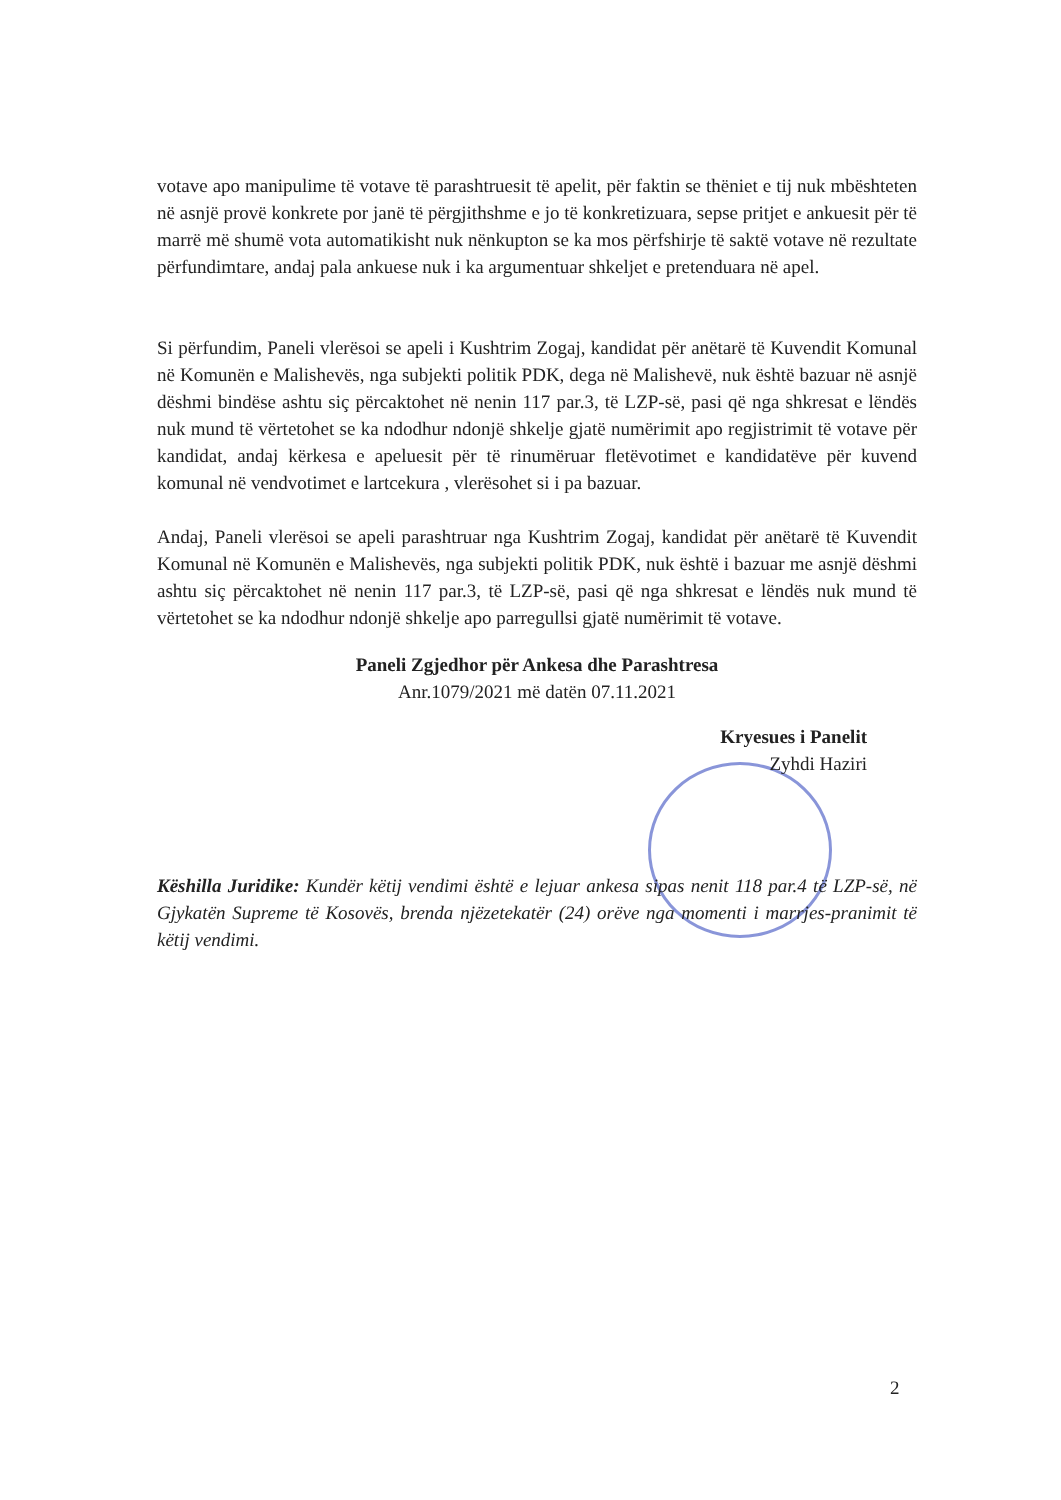votave apo manipulime të votave të parashtruesit të apelit, për faktin se thëniet e tij nuk mbështeten në asnjë provë konkrete por janë të përgjithshme e jo të konkretizuara, sepse pritjet e ankuesit për të marrë më shumë vota automatikisht nuk nënkupton se ka mos përfshirje të saktë votave në rezultate përfundimtare, andaj pala ankuese nuk i ka argumentuar shkeljet e pretenduara në apel.
Si përfundim, Paneli vlerësoi se apeli i Kushtrim Zogaj, kandidat për anëtarë të Kuvendit Komunal në Komunën e Malishevës, nga subjekti politik PDK, dega në Malishevë, nuk është bazuar në asnjë dëshmi bindëse ashtu siç përcaktohet në nenin 117 par.3, të LZP-së, pasi që nga shkresat e lëndës nuk mund të vërtetohet se ka ndodhur ndonjë shkelje gjatë numërimit apo regjistrimit të votave për kandidat, andaj kërkesa e apeluesit për të rinumëruar fletëvotimet e kandidatëve për kuvend komunal në vendvotimet e lartcekura , vlerësohet si i pa bazuar.
Andaj, Paneli vlerësoi se apeli parashtruar nga Kushtrim Zogaj, kandidat për anëtarë të Kuvendit Komunal në Komunën e Malishevës, nga subjekti politik PDK, nuk është i bazuar me asnjë dëshmi ashtu siç përcaktohet në nenin 117 par.3, të LZP-së, pasi që nga shkresat e lëndës nuk mund të vërtetohet se ka ndodhur ndonjë shkelje apo parregullsi gjatë numërimit të votave.
Paneli Zgjedhor për Ankesa dhe Parashtresa
Anr.1079/2021 më datën 07.11.2021
Kryesues i Panelit
Zyhdi Haziri
Këshilla Juridike: Kundër këtij vendimi është e lejuar ankesa sipas nenit 118 par.4 të LZP-së, në Gjykatën Supreme të Kosovës, brenda njëzetekatër (24) orëve nga momenti i marrjes-pranimit të këtij vendimi.
2